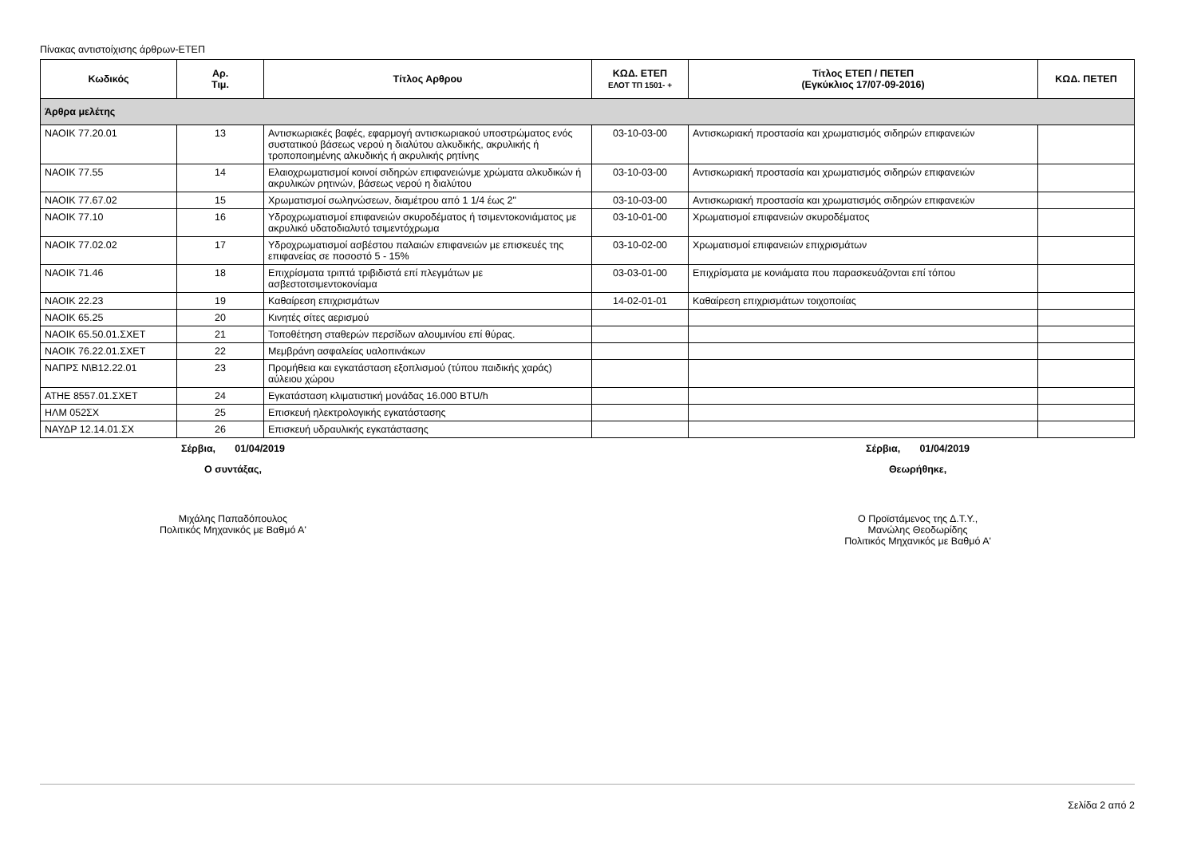Πίνακας αντιστοίχισης άρθρων-ΕΤΕΠ
| Κωδικός | Αρ. Τιμ. | Τίτλος Αρθρου | ΚΩΔ. ΕΤΕΠ ΕΛΟΤ ΤΠ 1501- + | Τίτλος ΕΤΕΠ / ΠΕΤΕΠ (Εγκύκλιος 17/07-09-2016) | ΚΩΔ. ΠΕΤΕΠ |
| --- | --- | --- | --- | --- | --- |
| Άρθρα μελέτης | | | | | |
| ΝΑΟΙΚ 77.20.01 | 13 | Αντισκωριακές βαφές, εφαρμογή αντισκωριακού υποστρώματος ενός συστατικού βάσεως νερού η διαλύτου αλκυδικής, ακρυλικής ή τροποποιημένης αλκυδικής ή ακρυλικής ρητίνης | 03-10-03-00 | Αντισκωριακή προστασία και χρωματισμός σιδηρών επιφανειών | |
| ΝΑΟΙΚ 77.55 | 14 | Ελαιοχρωματισμοί κοινοί σιδηρών επιφανειώνμε χρώματα αλκυδικών ή ακρυλικών ρητινών, βάσεως νερού η διαλύτου | 03-10-03-00 | Αντισκωριακή προστασία και χρωματισμός σιδηρών επιφανειών | |
| ΝΑΟΙΚ 77.67.02 | 15 | Χρωματισμοί σωληνώσεων, διαμέτρου από 1 1/4 έως 2" | 03-10-03-00 | Αντισκωριακή προστασία και χρωματισμός σιδηρών επιφανειών | |
| ΝΑΟΙΚ 77.10 | 16 | Υδροχρωματισμοί επιφανειών σκυροδέματος ή τσιμεντοκονιάματος με ακρυλικό υδατοδιαλυτό τσιμεντόχρωμα | 03-10-01-00 | Χρωματισμοί επιφανειών σκυροδέματος | |
| ΝΑΟΙΚ 77.02.02 | 17 | Υδροχρωματισμοί ασβέστου παλαιών επιφανειών με επισκευές της επιφανείας σε ποσοστό 5 - 15% | 03-10-02-00 | Χρωματισμοί επιφανειών επιχρισμάτων | |
| ΝΑΟΙΚ 71.46 | 18 | Επιχρίσματα τριπτά τριβιδιστά επί πλεγμάτων με ασβεστοτσιμεντοκονίαμα | 03-03-01-00 | Επιχρίσματα με κονιάματα που παρασκευάζονται επί τόπου | |
| ΝΑΟΙΚ 22.23 | 19 | Καθαίρεση επιχρισμάτων | 14-02-01-01 | Καθαίρεση επιχρισμάτων τοιχοποιίας | |
| ΝΑΟΙΚ 65.25 | 20 | Κινητές σίτες αερισμού | | | |
| ΝΑΟΙΚ 65.50.01.ΣΧΕΤ | 21 | Τοποθέτηση σταθερών περσίδων αλουμινίου επί θύρας. | | | |
| ΝΑΟΙΚ 76.22.01.ΣΧΕΤ | 22 | Μεμβράνη ασφαλείας υαλοπινάκων | | | |
| ΝΑΠΡΣ Ν\Β12.22.01 | 23 | Προμήθεια και εγκατάσταση εξοπλισμού (τύπου παιδικής χαράς) αύλειου χώρου | | | |
| ΑΤΗΕ 8557.01.ΣΧΕΤ | 24 | Εγκατάσταση κλιματιστική μονάδας 16.000 BTU/h | | | |
| ΗΛΜ 052ΣΧ | 25 | Επισκευή ηλεκτρολογικής εγκατάστασης | | | |
| ΝΑΥΔΡ 12.14.01.ΣΧ | 26 | Επισκευή υδραυλικής εγκατάστασης | | | |
Σέρβια, 01/04/2019
Ο συντάξας,
Μιχάλης Παπαδόπουλος
Πολιτικός Μηχανικός με Βαθμό Α'
Σέρβια, 01/04/2019
Θεωρήθηκε,
Ο Προϊστάμενος της Δ.Τ.Υ.,
Μανώλης Θεοδωρίδης
Πολιτικός Μηχανικός με Βαθμό Α'
Σελίδα 2 από 2